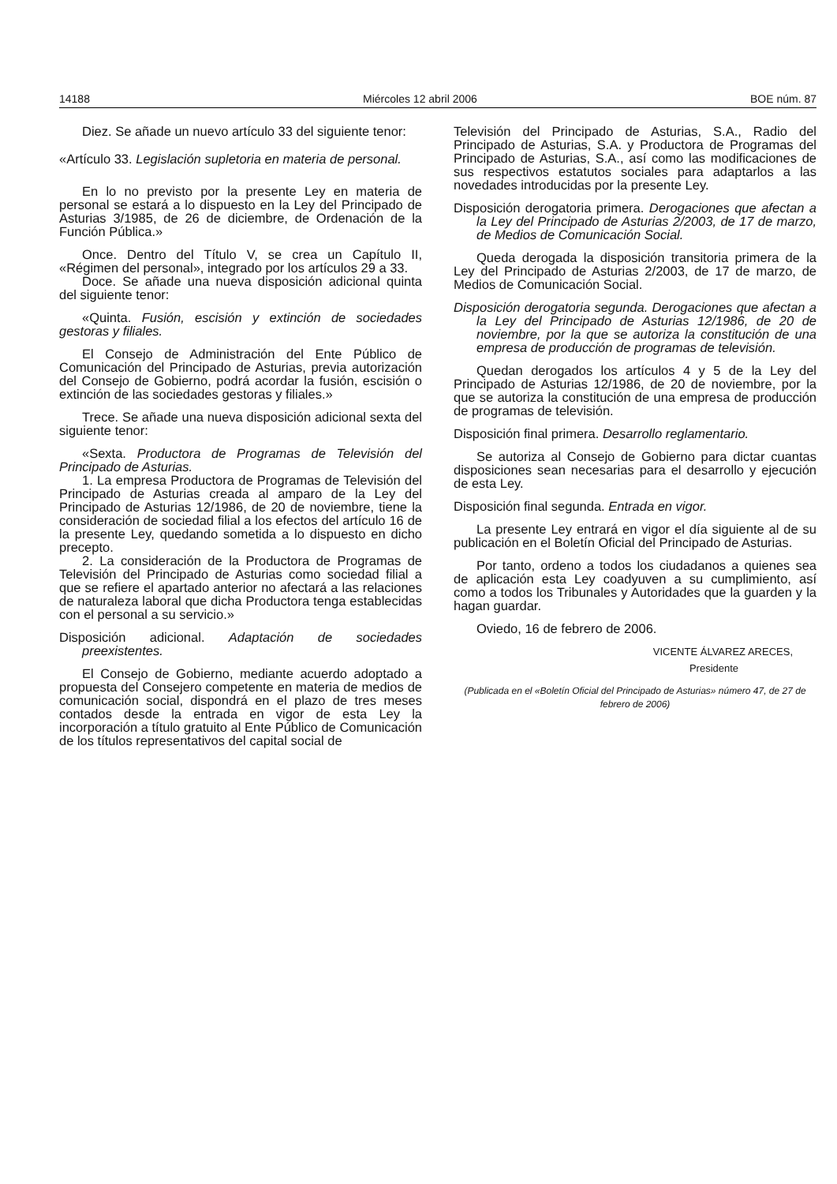14188 Miércoles 12 abril 2006 BOE núm. 87
Diez. Se añade un nuevo artículo 33 del siguiente tenor:
«Artículo 33. Legislación supletoria en materia de personal.
En lo no previsto por la presente Ley en materia de personal se estará a lo dispuesto en la Ley del Principado de Asturias 3/1985, de 26 de diciembre, de Ordenación de la Función Pública.»
Once. Dentro del Título V, se crea un Capítulo II, «Régimen del personal», integrado por los artículos 29 a 33.
Doce. Se añade una nueva disposición adicional quinta del siguiente tenor:
«Quinta. Fusión, escisión y extinción de sociedades gestoras y filiales.
El Consejo de Administración del Ente Público de Comunicación del Principado de Asturias, previa autorización del Consejo de Gobierno, podrá acordar la fusión, escisión o extinción de las sociedades gestoras y filiales.»
Trece. Se añade una nueva disposición adicional sexta del siguiente tenor:
«Sexta. Productora de Programas de Televisión del Principado de Asturias.
1. La empresa Productora de Programas de Televisión del Principado de Asturias creada al amparo de la Ley del Principado de Asturias 12/1986, de 20 de noviembre, tiene la consideración de sociedad filial a los efectos del artículo 16 de la presente Ley, quedando sometida a lo dispuesto en dicho precepto.
2. La consideración de la Productora de Programas de Televisión del Principado de Asturias como sociedad filial a que se refiere el apartado anterior no afectará a las relaciones de naturaleza laboral que dicha Productora tenga establecidas con el personal a su servicio.»
Disposición adicional. Adaptación de sociedades preexistentes.
El Consejo de Gobierno, mediante acuerdo adoptado a propuesta del Consejero competente en materia de medios de comunicación social, dispondrá en el plazo de tres meses contados desde la entrada en vigor de esta Ley la incorporación a título gratuito al Ente Público de Comunicación de los títulos representativos del capital social de
Televisión del Principado de Asturias, S.A., Radio del Principado de Asturias, S.A. y Productora de Programas del Principado de Asturias, S.A., así como las modificaciones de sus respectivos estatutos sociales para adaptarlos a las novedades introducidas por la presente Ley.
Disposición derogatoria primera. Derogaciones que afectan a la Ley del Principado de Asturias 2/2003, de 17 de marzo, de Medios de Comunicación Social.
Queda derogada la disposición transitoria primera de la Ley del Principado de Asturias 2/2003, de 17 de marzo, de Medios de Comunicación Social.
Disposición derogatoria segunda. Derogaciones que afectan a la Ley del Principado de Asturias 12/1986, de 20 de noviembre, por la que se autoriza la constitución de una empresa de producción de programas de televisión.
Quedan derogados los artículos 4 y 5 de la Ley del Principado de Asturias 12/1986, de 20 de noviembre, por la que se autoriza la constitución de una empresa de producción de programas de televisión.
Disposición final primera. Desarrollo reglamentario.
Se autoriza al Consejo de Gobierno para dictar cuantas disposiciones sean necesarias para el desarrollo y ejecución de esta Ley.
Disposición final segunda. Entrada en vigor.
La presente Ley entrará en vigor el día siguiente al de su publicación en el Boletín Oficial del Principado de Asturias.
Por tanto, ordeno a todos los ciudadanos a quienes sea de aplicación esta Ley coadyuven a su cumplimiento, así como a todos los Tribunales y Autoridades que la guarden y la hagan guardar.
Oviedo, 16 de febrero de 2006.
VICENTE ÁLVAREZ ARECES,
Presidente
(Publicada en el «Boletín Oficial del Principado de Asturias» número 47, de 27 de febrero de 2006)